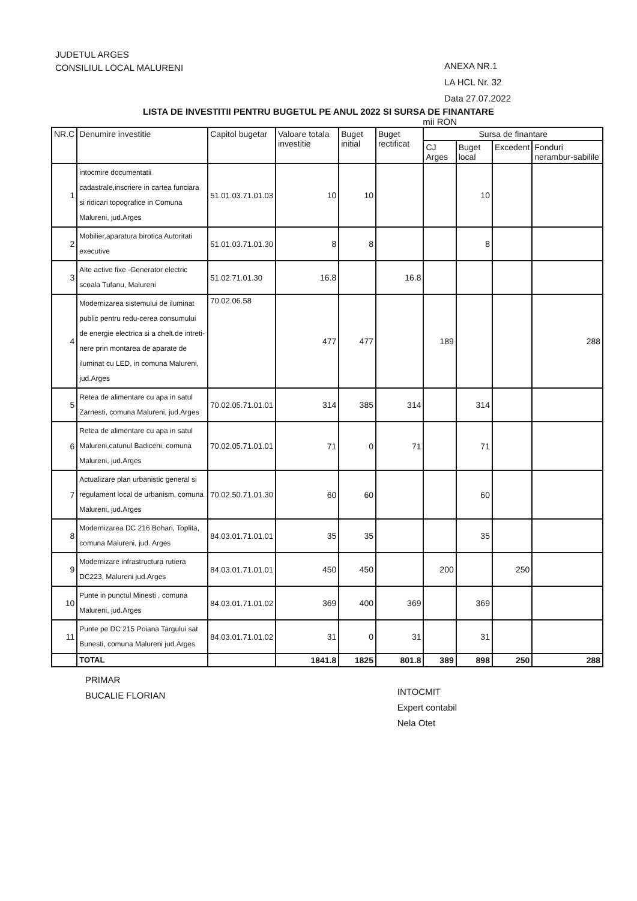JUDETUL ARGES
CONSILIUL LOCAL MALURENI
ANEXA NR.1
LA HCL Nr. 32
Data 27.07.2022
LISTA DE INVESTITII PENTRU BUGETUL PE ANUL 2022 SI SURSA DE FINANTARE
mii RON
| NR.C | Denumire investitie | Capitol bugetar | Valoare totala investitie | Buget initial | Buget rectificat | Sursa de finantare | | | |
| --- | --- | --- | --- | --- | --- | --- | --- | --- | --- |
| | | | | | | CJ Arges | Buget local | Excedent | Fonduri nerambur-sabilile |
| 1 | intocmire documentatii cadastrale,inscriere in cartea funciara si ridicari topografice in Comuna Malureni, jud.Arges | 51.01.03.71.01.03 | 10 | 10 | | | 10 | | |
| 2 | Mobilier,aparatura birotica Autoritati executive | 51.01.03.71.01.30 | 8 | 8 | | | 8 | | |
| 3 | Alte active fixe -Generator electric scoala Tufanu, Malureni | 51.02.71.01.30 | 16.8 | | 16.8 | | | | |
| 4 | Modernizarea sistemului de iluminat public pentru redu-cerea consumului de energie electrica si a chelt.de intreti-nere prin montarea de aparate de iluminat cu LED, in comuna Malureni, jud.Arges | 70.02.06.58 | 477 | 477 | | 189 | | | 288 |
| 5 | Retea de alimentare cu apa in satul Zarnesti, comuna Malureni, jud.Arges | 70.02.05.71.01.01 | 314 | 385 | 314 | | 314 | | |
| 6 | Retea de alimentare cu apa in satul Malureni,catunul Badiceni, comuna Malureni, jud.Arges | 70.02.05.71.01.01 | 71 | 0 | 71 | | 71 | | |
| 7 | Actualizare plan urbanistic general si regulament local de urbanism, comuna Malureni, jud.Arges | 70.02.50.71.01.30 | 60 | 60 | | | 60 | | |
| 8 | Modernizarea DC 216 Bohari, Toplita, comuna Malureni, jud. Arges | 84.03.01.71.01.01 | 35 | 35 | | | 35 | | |
| 9 | Modernizare infrastructura rutiera DC223, Malureni jud.Arges | 84.03.01.71.01.01 | 450 | 450 | | 200 | | 250 | |
| 10 | Punte in punctul Minesti , comuna Malureni, jud.Arges | 84.03.01.71.01.02 | 369 | 400 | 369 | | 369 | | |
| 11 | Punte pe DC 215 Poiana Targului sat Bunesti, comuna Malureni jud.Arges | 84.03.01.71.01.02 | 31 | 0 | 31 | | 31 | | |
| | TOTAL | | 1841.8 | 1825 | 801.8 | 389 | 898 | 250 | 288 |
PRIMAR
BUCALIE FLORIAN
INTOCMIT
Expert contabil
Nela Otet